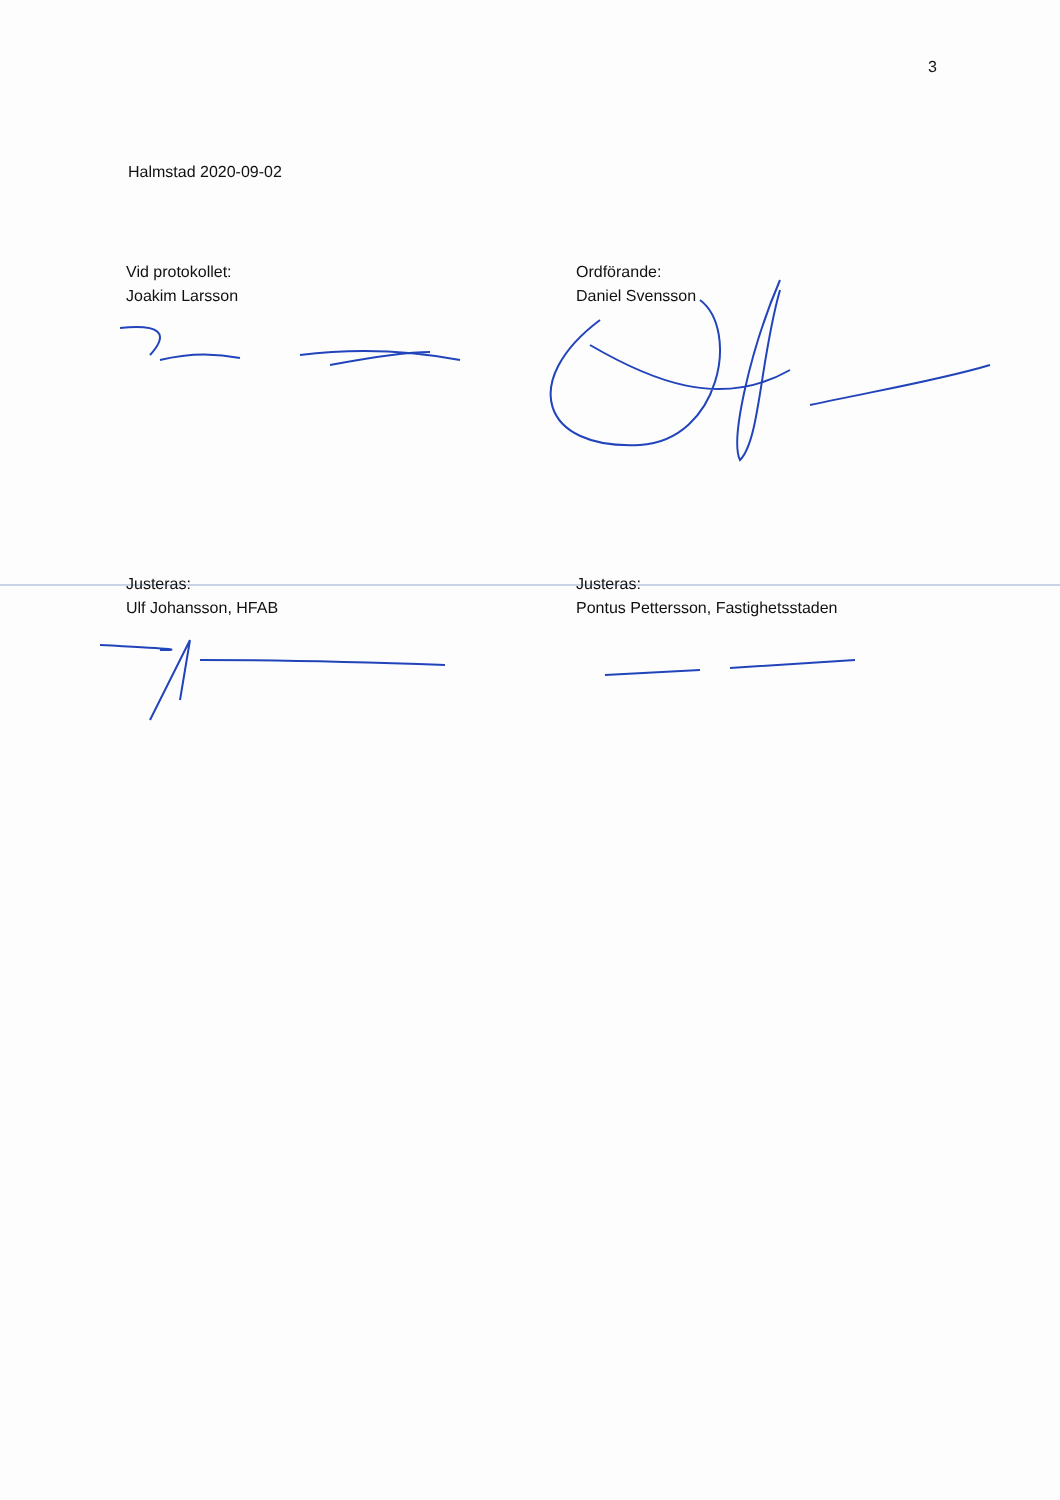3
Halmstad 2020-09-02
Vid protokollet:
Joakim Larsson
Ordförande:
Daniel Svensson
Justeras:
Ulf Johansson, HFAB
Justeras:
Pontus Pettersson, Fastighetsstaden